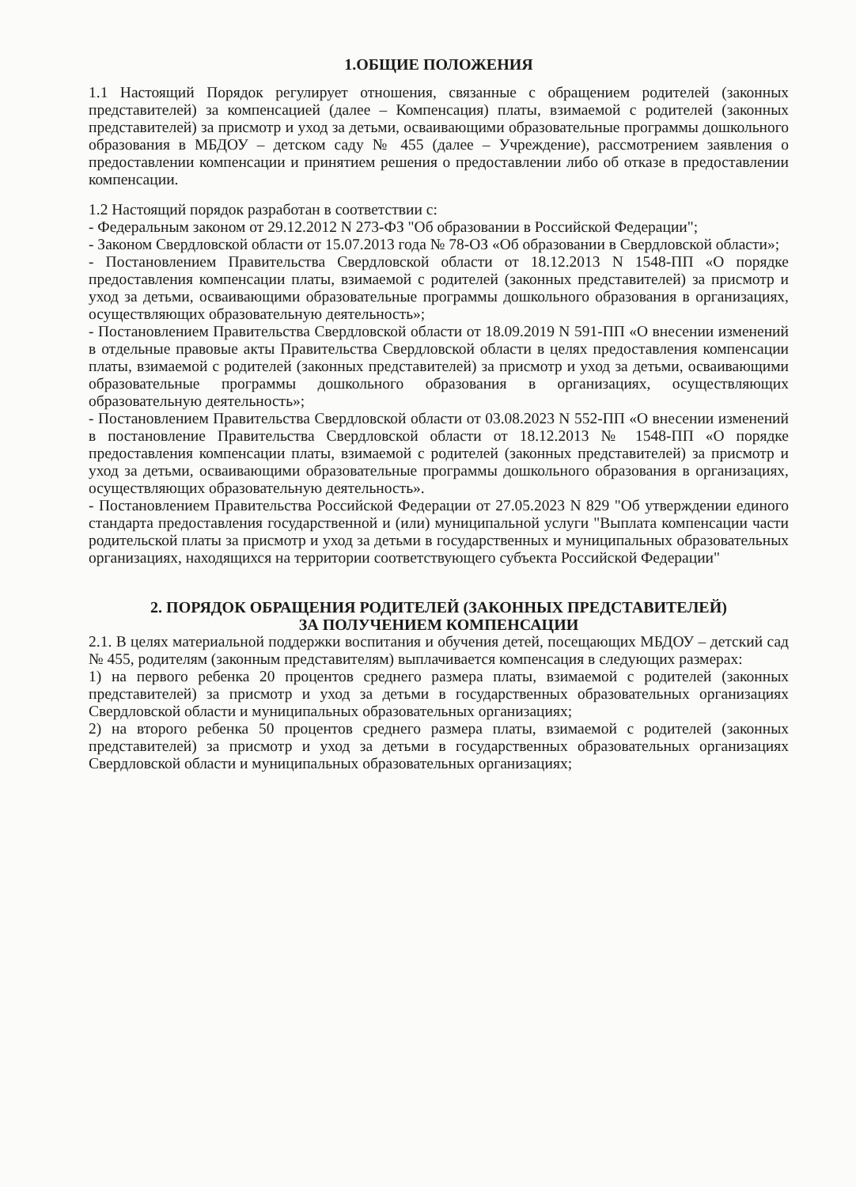1.ОБЩИЕ ПОЛОЖЕНИЯ
1.1 Настоящий Порядок регулирует отношения, связанные с обращением родителей (законных представителей) за компенсацией (далее – Компенсация) платы, взимаемой с родителей (законных представителей) за присмотр и уход за детьми, осваивающими образовательные программы дошкольного образования в МБДОУ – детском саду № 455 (далее – Учреждение), рассмотрением заявления о предоставлении компенсации и принятием решения о предоставлении либо об отказе в предоставлении компенсации.
1.2 Настоящий порядок разработан в соответствии с:
- Федеральным законом от 29.12.2012 N 273-ФЗ "Об образовании в Российской Федерации";
- Законом Свердловской области от 15.07.2013 года № 78-ОЗ «Об образовании в Свердловской области»;
- Постановлением Правительства Свердловской области от 18.12.2013 N 1548-ПП «О порядке предоставления компенсации платы, взимаемой с родителей (законных представителей) за присмотр и уход за детьми, осваивающими образовательные программы дошкольного образования в организациях, осуществляющих образовательную деятельность»;
- Постановлением Правительства Свердловской области от 18.09.2019 N 591-ПП «О внесении изменений в отдельные правовые акты Правительства Свердловской области в целях предоставления компенсации платы, взимаемой с родителей (законных представителей) за присмотр и уход за детьми, осваивающими образовательные программы дошкольного образования в организациях, осуществляющих образовательную деятельность»;
- Постановлением Правительства Свердловской области от 03.08.2023 N 552-ПП «О внесении изменений в постановление Правительства Свердловской области от 18.12.2013 № 1548-ПП «О порядке предоставления компенсации платы, взимаемой с родителей (законных представителей) за присмотр и уход за детьми, осваивающими образовательные программы дошкольного образования в организациях, осуществляющих образовательную деятельность».
- Постановлением Правительства Российской Федерации от 27.05.2023 N 829 "Об утверждении единого стандарта предоставления государственной и (или) муниципальной услуги "Выплата компенсации части родительской платы за присмотр и уход за детьми в государственных и муниципальных образовательных организациях, находящихся на территории соответствующего субъекта Российской Федерации"
2. ПОРЯДОК ОБРАЩЕНИЯ РОДИТЕЛЕЙ (ЗАКОННЫХ ПРЕДСТАВИТЕЛЕЙ)
ЗА ПОЛУЧЕНИЕМ КОМПЕНСАЦИИ
2.1. В целях материальной поддержки воспитания и обучения детей, посещающих МБДОУ – детский сад № 455, родителям (законным представителям) выплачивается компенсация в следующих размерах:
1) на первого ребенка 20 процентов среднего размера платы, взимаемой с родителей (законных представителей) за присмотр и уход за детьми в государственных образовательных организациях Свердловской области и муниципальных образовательных организациях;
2) на второго ребенка 50 процентов среднего размера платы, взимаемой с родителей (законных представителей) за присмотр и уход за детьми в государственных образовательных организациях Свердловской области и муниципальных образовательных организациях;